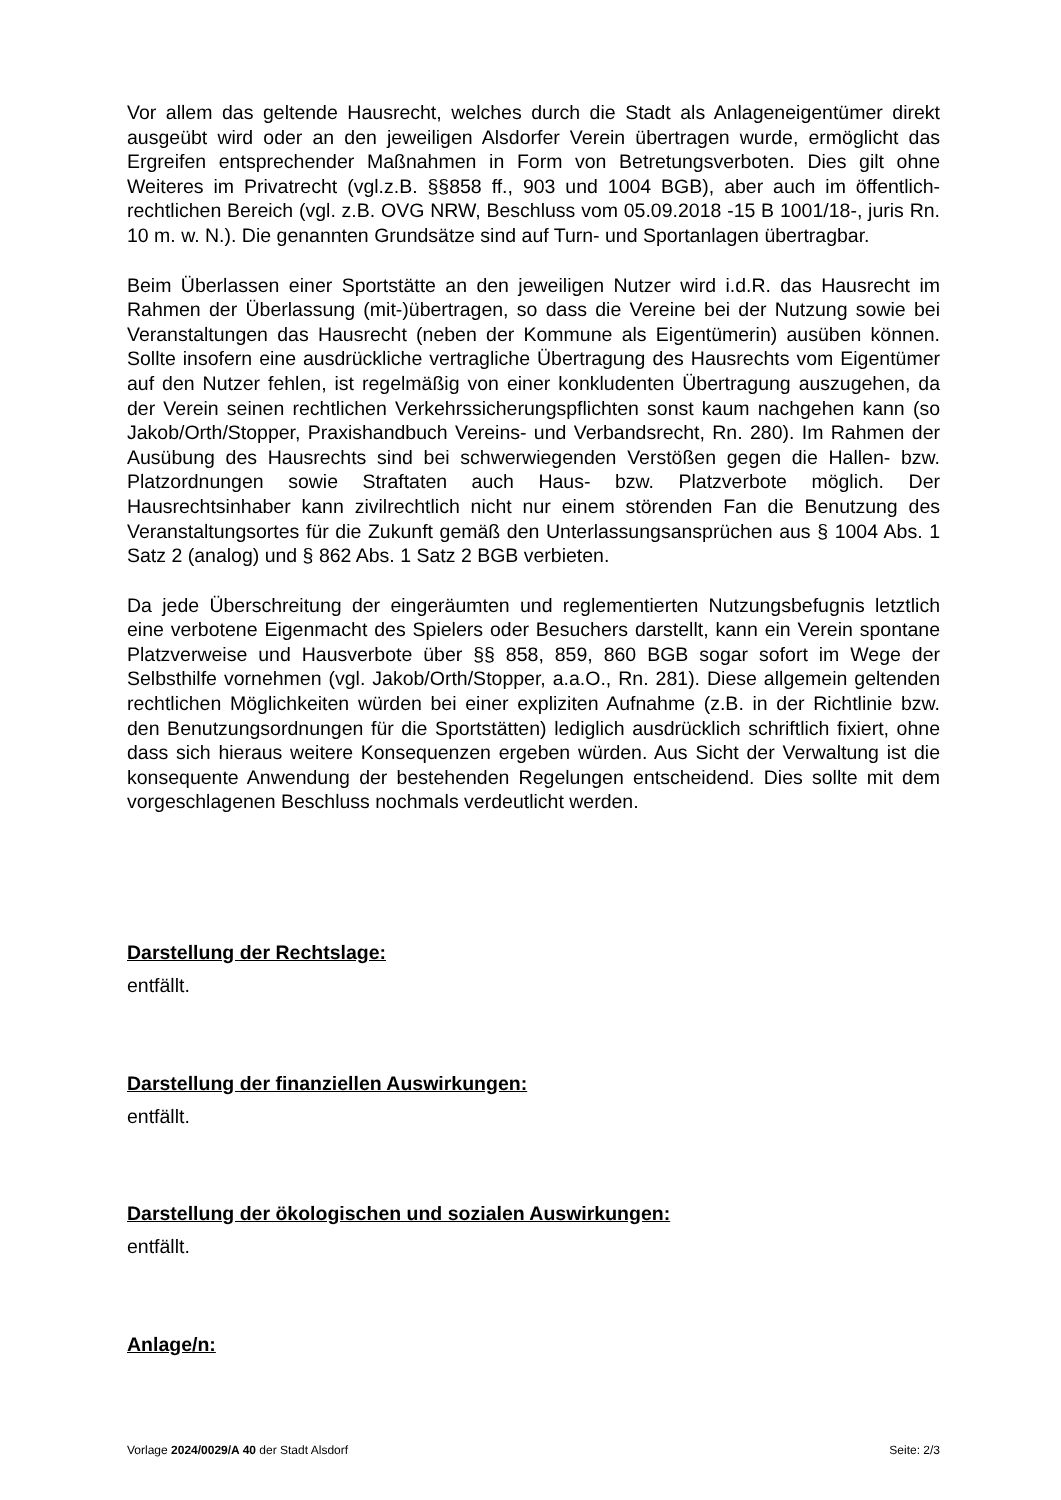Vor allem das geltende Hausrecht, welches durch die Stadt als Anlageneigentümer direkt ausgeübt wird oder an den jeweiligen Alsdorfer Verein übertragen wurde, ermöglicht das Ergreifen entsprechender Maßnahmen in Form von Betretungsverboten. Dies gilt ohne Weiteres im Privatrecht (vgl.z.B. §§858 ff., 903 und 1004 BGB), aber auch im öffentlich-rechtlichen Bereich (vgl. z.B. OVG NRW, Beschluss vom 05.09.2018 -15 B 1001/18-, juris Rn. 10 m. w. N.). Die genannten Grundsätze sind auf Turn- und Sportanlagen übertragbar.
Beim Überlassen einer Sportstätte an den jeweiligen Nutzer wird i.d.R. das Hausrecht im Rahmen der Überlassung (mit-)übertragen, so dass die Vereine bei der Nutzung sowie bei Veranstaltungen das Hausrecht (neben der Kommune als Eigentümerin) ausüben können. Sollte insofern eine ausdrückliche vertragliche Übertragung des Hausrechts vom Eigentümer auf den Nutzer fehlen, ist regelmäßig von einer konkludenten Übertragung auszugehen, da der Verein seinen rechtlichen Verkehrssicherungspflichten sonst kaum nachgehen kann (so Jakob/Orth/Stopper, Praxishandbuch Vereins- und Verbandsrecht, Rn. 280). Im Rahmen der Ausübung des Hausrechts sind bei schwerwiegenden Verstößen gegen die Hallen- bzw. Platzordnungen sowie Straftaten auch Haus- bzw. Platzverbote möglich. Der Hausrechtsinhaber kann zivilrechtlich nicht nur einem störenden Fan die Benutzung des Veranstaltungsortes für die Zukunft gemäß den Unterlassungsansprüchen aus § 1004 Abs. 1 Satz 2 (analog) und § 862 Abs. 1 Satz 2 BGB verbieten.
Da jede Überschreitung der eingeräumten und reglementierten Nutzungsbefugnis letztlich eine verbotene Eigenmacht des Spielers oder Besuchers darstellt, kann ein Verein spontane Platzverweise und Hausverbote über §§ 858, 859, 860 BGB sogar sofort im Wege der Selbsthilfe vornehmen (vgl. Jakob/Orth/Stopper, a.a.O., Rn. 281). Diese allgemein geltenden rechtlichen Möglichkeiten würden bei einer expliziten Aufnahme (z.B. in der Richtlinie bzw. den Benutzungsordnungen für die Sportstätten) lediglich ausdrücklich schriftlich fixiert, ohne dass sich hieraus weitere Konsequenzen ergeben würden. Aus Sicht der Verwaltung ist die konsequente Anwendung der bestehenden Regelungen entscheidend. Dies sollte mit dem vorgeschlagenen Beschluss nochmals verdeutlicht werden.
Darstellung der Rechtslage:
entfällt.
Darstellung der finanziellen Auswirkungen:
entfällt.
Darstellung der ökologischen und sozialen Auswirkungen:
entfällt.
Anlage/n:
Vorlage 2024/0029/A 40 der Stadt Alsdorf Seite: 2/3